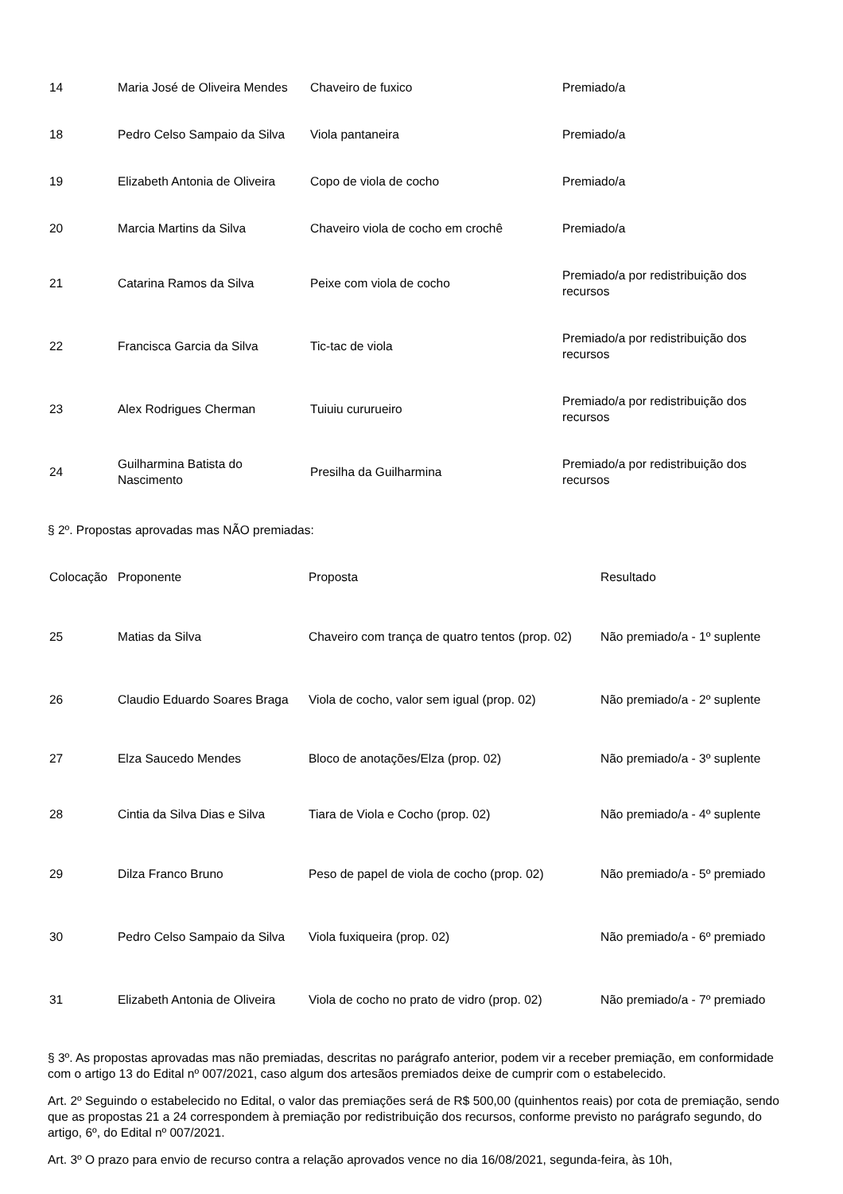| 14 | Maria José de Oliveira Mendes | Chaveiro de fuxico | Premiado/a |
| 18 | Pedro Celso Sampaio da Silva | Viola pantaneira | Premiado/a |
| 19 | Elizabeth Antonia de Oliveira | Copo de viola de cocho | Premiado/a |
| 20 | Marcia Martins da Silva | Chaveiro viola de cocho em crochê | Premiado/a |
| 21 | Catarina Ramos da Silva | Peixe com viola de cocho | Premiado/a por redistribuição dos recursos |
| 22 | Francisca Garcia da Silva | Tic-tac de viola | Premiado/a por redistribuição dos recursos |
| 23 | Alex Rodrigues Cherman | Tuiuiu cururueiro | Premiado/a por redistribuição dos recursos |
| 24 | Guilharmina Batista do Nascimento | Presilha da Guilharmina | Premiado/a por redistribuição dos recursos |
§ 2º. Propostas aprovadas mas NÃO premiadas:
| Colocação | Proponente | Proposta | Resultado |
| --- | --- | --- | --- |
| 25 | Matias da Silva | Chaveiro com trança de quatro tentos (prop. 02) | Não premiado/a - 1º suplente |
| 26 | Claudio Eduardo Soares Braga | Viola de cocho, valor sem igual (prop. 02) | Não premiado/a - 2º suplente |
| 27 | Elza Saucedo Mendes | Bloco de anotações/Elza (prop. 02) | Não premiado/a - 3º suplente |
| 28 | Cintia da Silva Dias e Silva | Tiara de Viola e Cocho (prop. 02) | Não premiado/a - 4º suplente |
| 29 | Dilza Franco Bruno | Peso de papel de viola de cocho (prop. 02) | Não premiado/a - 5º premiado |
| 30 | Pedro Celso Sampaio da Silva | Viola fuxiqueira (prop. 02) | Não premiado/a - 6º premiado |
| 31 | Elizabeth Antonia de Oliveira | Viola de cocho no prato de vidro (prop. 02) | Não premiado/a - 7º premiado |
§ 3º. As propostas aprovadas mas não premiadas, descritas no parágrafo anterior, podem vir a receber premiação, em conformidade com o artigo 13 do Edital nº 007/2021, caso algum dos artesãos premiados deixe de cumprir com o estabelecido.
Art. 2º Seguindo o estabelecido no Edital, o valor das premiações será de R$ 500,00 (quinhentos reais) por cota de premiação, sendo que as propostas 21 a 24 correspondem à premiação por redistribuição dos recursos, conforme previsto no parágrafo segundo, do artigo, 6º, do Edital nº 007/2021.
Art. 3º O prazo para envio de recurso contra a relação aprovados vence no dia 16/08/2021, segunda-feira, às 10h,